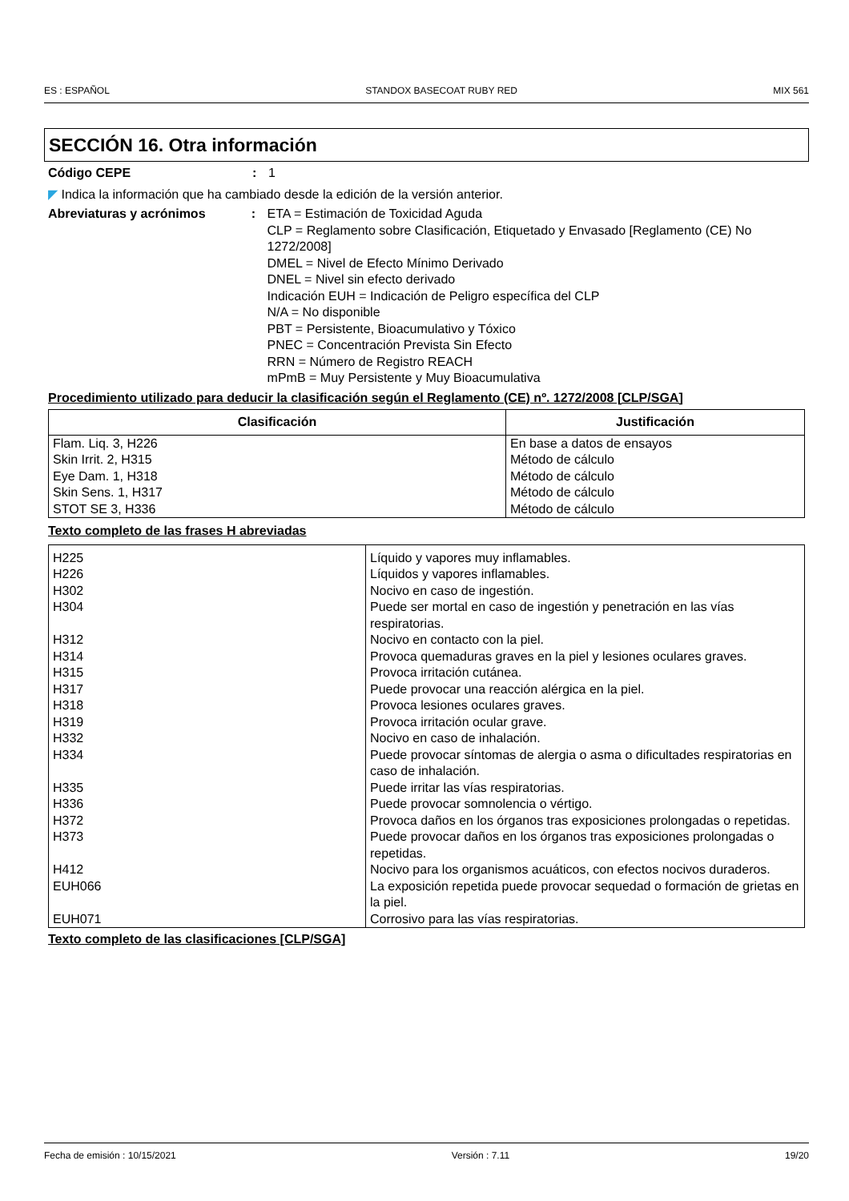ES : ESPAÑOL STANDOX BASECOAT RUBY RED MIX 561
SECCIÓN 16. Otra información
Código CEPE : 1
◤ Indica la información que ha cambiado desde la edición de la versión anterior.
Abreviaturas y acrónimos : ETA = Estimación de Toxicidad Aguda
CLP = Reglamento sobre Clasificación, Etiquetado y Envasado [Reglamento (CE) No 1272/2008]
DMEL = Nivel de Efecto Mínimo Derivado
DNEL = Nivel sin efecto derivado
Indicación EUH = Indicación de Peligro específica del CLP
N/A = No disponible
PBT = Persistente, Bioacumulativo y Tóxico
PNEC = Concentración Prevista Sin Efecto
RRN = Número de Registro REACH
mPmB = Muy Persistente y Muy Bioacumulativa
Procedimiento utilizado para deducir la clasificación según el Reglamento (CE) nº. 1272/2008 [CLP/SGA]
| Clasificación | Justificación |
| --- | --- |
| Flam. Liq. 3, H226 Skin Irrit. 2, H315 Eye Dam. 1, H318 Skin Sens. 1, H317 STOT SE 3, H336 | En base a datos de ensayos Método de cálculo Método de cálculo Método de cálculo Método de cálculo |
Texto completo de las frases H abreviadas
| H225 | Líquido y vapores muy inflamables. |
| H226 | Líquidos y vapores inflamables. |
| H302 | Nocivo en caso de ingestión. |
| H304 | Puede ser mortal en caso de ingestión y penetración en las vías respiratorias. |
| H312 | Nocivo en contacto con la piel. |
| H314 | Provoca quemaduras graves en la piel y lesiones oculares graves. |
| H315 | Provoca irritación cutánea. |
| H317 | Puede provocar una reacción alérgica en la piel. |
| H318 | Provoca lesiones oculares graves. |
| H319 | Provoca irritación ocular grave. |
| H332 | Nocivo en caso de inhalación. |
| H334 | Puede provocar síntomas de alergia o asma o dificultades respiratorias en caso de inhalación. |
| H335 | Puede irritar las vías respiratorias. |
| H336 | Puede provocar somnolencia o vértigo. |
| H372 | Provoca daños en los órganos tras exposiciones prolongadas o repetidas. |
| H373 | Puede provocar daños en los órganos tras exposiciones prolongadas o repetidas. |
| H412 | Nocivo para los organismos acuáticos, con efectos nocivos duraderos. |
| EUH066 | La exposición repetida puede provocar sequedad o formación de grietas en la piel. |
| EUH071 | Corrosivo para las vías respiratorias. |
Texto completo de las clasificaciones [CLP/SGA]
Fecha de emisión : 10/15/2021 Versión : 7.11 19/20